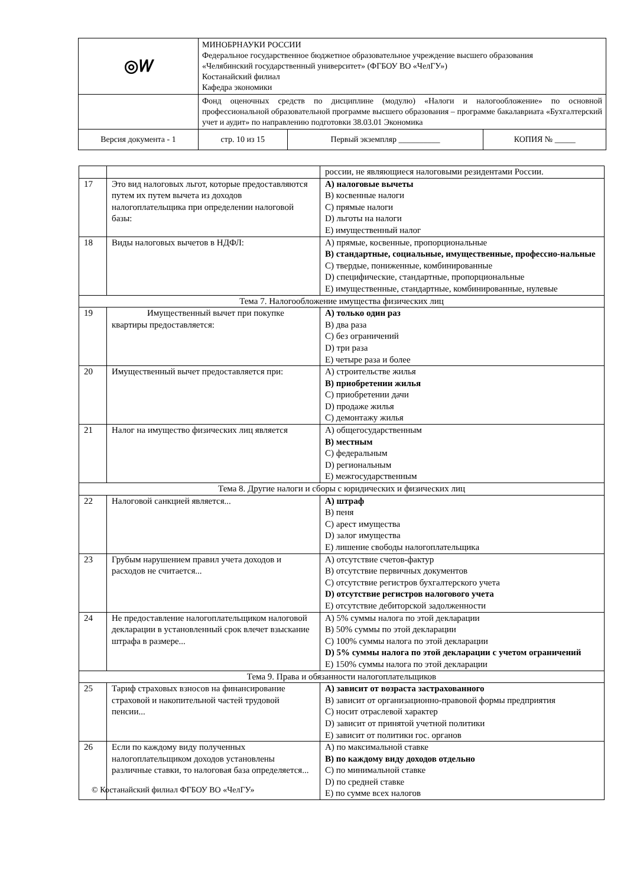| ◎𝑊 | МИНОБРНАУКИ РОССИИ Федеральное государственное бюджетное образовательное учреждение высшего образования «Челябинский государственный университет» (ФГБОУ ВО «ЧелГУ») Костанайский филиал Кафедра экономики | | |
| | Фонд оценочных средств по дисциплине (модулю) «Налоги и налогообложение» по основной профессиональной образовательной программе высшего образования – программе бакалавриата «Бухгалтерский учет и аудит» по направлению подготовки 38.03.01 Экономика | | |
| Версия документа - 1 | стр. 10 из 15 | Первый экземпляр __________ | КОПИЯ № _____ |
| | | россии, не являющиеся налоговыми резидентами России. |
| 17 | Это вид налоговых льгот, которые предоставляются путем их путем вычета из доходов налогоплательщика при определении налоговой базы: | A) налоговые вычеты B) косвенные налоги C) прямые налоги D) льготы на налоги E) имущественный налог |
| 18 | Виды налоговых вычетов в НДФЛ: | A) прямые, косвенные, пропорциональные B) стандартные, социальные, имущественные, профессио-нальные C) твердые, пониженные, комбинированные D) специфические, стандартные, пропорциональные E) имущественные, стандартные, комбинированные, нулевые |
| Тема 7. Налогообложение имущества физических лиц | | |
| 19 | Имущественный вычет при покупке квартиры предоставляется: | A) только один раз B) два раза C) без ограничений D) три раза E) четыре раза и более |
| 20 | Имущественный вычет предоставляется при: | A) строительстве жилья B) приобретении жилья C) приобретении дачи D) продаже жилья C) демонтажу жилья |
| 21 | Налог на имущество физических лиц является | A) общегосударственным B) местным C) федеральным D) региональным E) межгосударственным |
| Тема 8. Другие налоги и сборы с юридических и физических лиц | | |
| 22 | Налоговой санкцией является... | A) штраф B) пеня C) арест имущества D) залог имущества E) лишение свободы налогоплательщика |
| 23 | Грубым нарушением правил учета доходов и расходов не считается... | A) отсутствие счетов-фактур B) отсутствие первичных документов C) отсутствие регистров бухгалтерского учета D) отсутствие регистров налогового учета E) отсутствие дебиторской задолженности |
| 24 | Не предоставление налогоплательщиком налоговой декларации в установленный срок влечет взыскание штрафа в размере... | A) 5% суммы налога по этой декларации B) 50% суммы по этой декларации C) 100% суммы налога по этой декларации D) 5% суммы налога по этой декларации с учетом ограничений E) 150% суммы налога по этой декларации |
| Тема 9. Права и обязанности налогоплательщиков | | |
| 25 | Тариф страховых взносов на финансирование страховой и накопительной частей трудовой пенсии... | A) зависит от возраста застрахованного B) зависит от организационно-правовой формы предприятия C) носит отраслевой характер D) зависит от принятой учетной политики E) зависит от политики гос. органов |
| 26 | Если по каждому виду полученных налогоплательщиком доходов установлены различные ставки, то налоговая база определяется... | A) по максимальной ставке B) по каждому виду доходов отдельно C) по минимальной ставке D) по средней ставке E) по сумме всех налогов |
© Костанайский филиал ФГБОУ ВО «ЧелГУ»